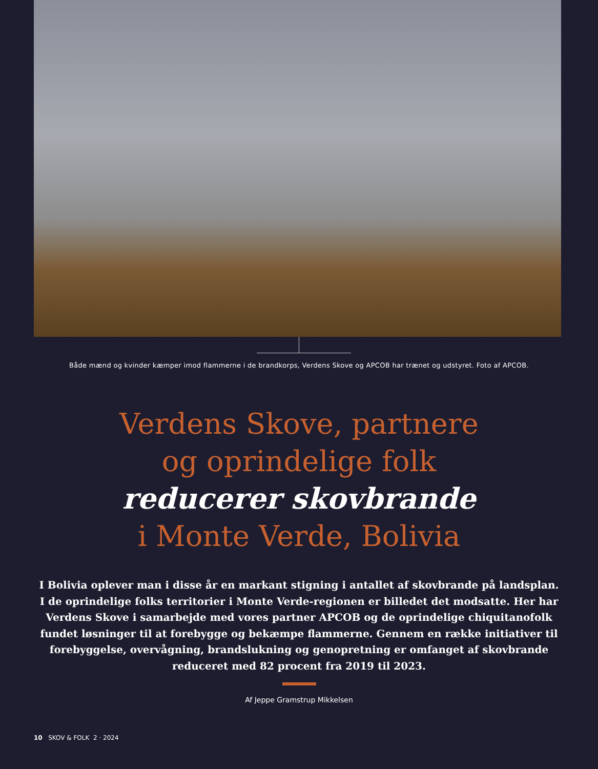Både mænd og kvinder kæmper imod flammerne i de brandkorps, Verdens Skove og APCOB har trænet og udstyret. Foto af APCOB.
Verdens Skove, partnere
og oprindelige folk
reducerer skovbrande
i Monte Verde, Bolivia
I Bolivia oplever man i disse år en markant stigning i antallet af skovbrande på landsplan. I de oprindelige folks territorier i Monte Verde-regionen er billedet det modsatte. Her har Verdens Skove i samarbejde med vores partner APCOB og de oprindelige chiquitanofolk fundet løsninger til at forebygge og bekæmpe flammerne. Gennem en række initiativer til forebyggelse, overvågning, brandslukning og genopretning er omfanget af skovbrande reduceret med 82 procent fra 2019 til 2023.
Af Jeppe Gramstrup Mikkelsen
10 SKOV & FOLK 2 · 2024